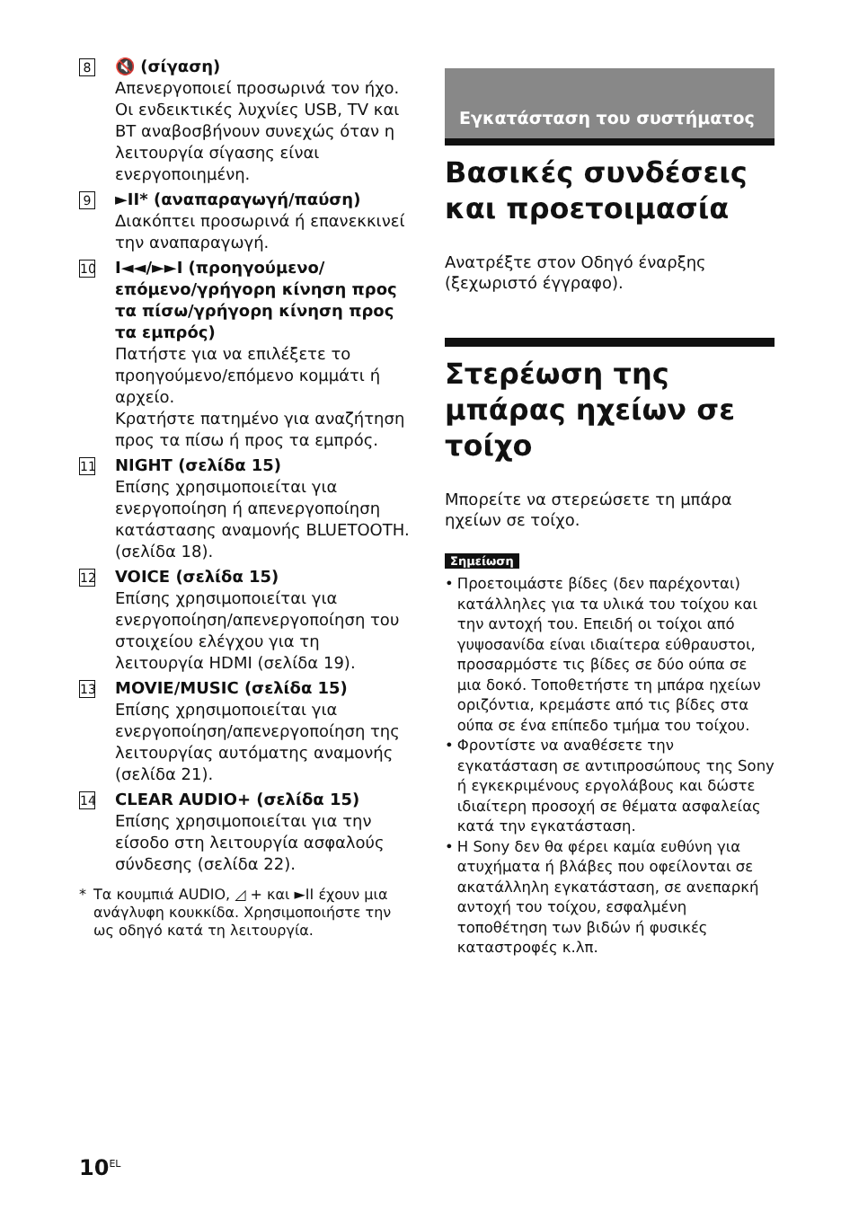8
🔇 (σίγαση)
Απενεργοποιεί προσωρινά τον ήχο.
Οι ενδεικτικές λυχνίες USB, TV και BT αναβοσβήνουν συνεχώς όταν η λειτουργία σίγασης είναι ενεργοποιημένη.
9
►II* (αναπαραγωγή/παύση)
Διακόπτει προσωρινά ή επανεκκινεί την αναπαραγωγή.
10
I◄◄/►►I (προηγούμενο/ επόμενο/γρήγορη κίνηση προς τα πίσω/γρήγορη κίνηση προς τα εμπρός)
Πατήστε για να επιλέξετε το προηγούμενο/επόμενο κομμάτι ή αρχείο.
Κρατήστε πατημένο για αναζήτηση προς τα πίσω ή προς τα εμπρός.
11
NIGHT (σελίδα 15)
Επίσης χρησιμοποιείται για ενεργοποίηση ή απενεργοποίηση κατάστασης αναμονής BLUETOOTH. (σελίδα 18).
12
VOICE (σελίδα 15)
Επίσης χρησιμοποιείται για ενεργοποίηση/απενεργοποίηση του στοιχείου ελέγχου για τη λειτουργία HDMI (σελίδα 19).
13
MOVIE/MUSIC (σελίδα 15)
Επίσης χρησιμοποιείται για ενεργοποίηση/απενεργοποίηση της λειτουργίας αυτόματης αναμονής (σελίδα 21).
14
CLEAR AUDIO+ (σελίδα 15)
Επίσης χρησιμοποιείται για την είσοδο στη λειτουργία ασφαλούς σύνδεσης (σελίδα 22).
* Τα κουμπιά AUDIO, ◿ + και ►II έχουν μια ανάγλυφη κουκκίδα. Χρησιμοποιήστε την ως οδηγό κατά τη λειτουργία.
Εγκατάσταση του συστήματος
Βασικές συνδέσεις και προετοιμασία
Ανατρέξτε στον Οδηγό έναρξης (ξεχωριστό έγγραφο).
Στερέωση της μπάρας ηχείων σε τοίχο
Μπορείτε να στερεώσετε τη μπάρα ηχείων σε τοίχο.
Σημείωση
• Προετοιμάστε βίδες (δεν παρέχονται) κατάλληλες για τα υλικά του τοίχου και την αντοχή του. Επειδή οι τοίχοι από γυψοσανίδα είναι ιδιαίτερα εύθραυστοι, προσαρμόστε τις βίδες σε δύο ούπα σε μια δοκό. Τοποθετήστε τη μπάρα ηχείων οριζόντια, κρεμάστε από τις βίδες στα ούπα σε ένα επίπεδο τμήμα του τοίχου.
• Φροντίστε να αναθέσετε την εγκατάσταση σε αντιπροσώπους της Sony ή εγκεκριμένους εργολάβους και δώστε ιδιαίτερη προσοχή σε θέματα ασφαλείας κατά την εγκατάσταση.
• Η Sony δεν θα φέρει καμία ευθύνη για ατυχήματα ή βλάβες που οφείλονται σε ακατάλληλη εγκατάσταση, σε ανεπαρκή αντοχή του τοίχου, εσφαλμένη τοποθέτηση των βιδών ή φυσικές καταστροφές κ.λπ.
10<sup>EL</sup>